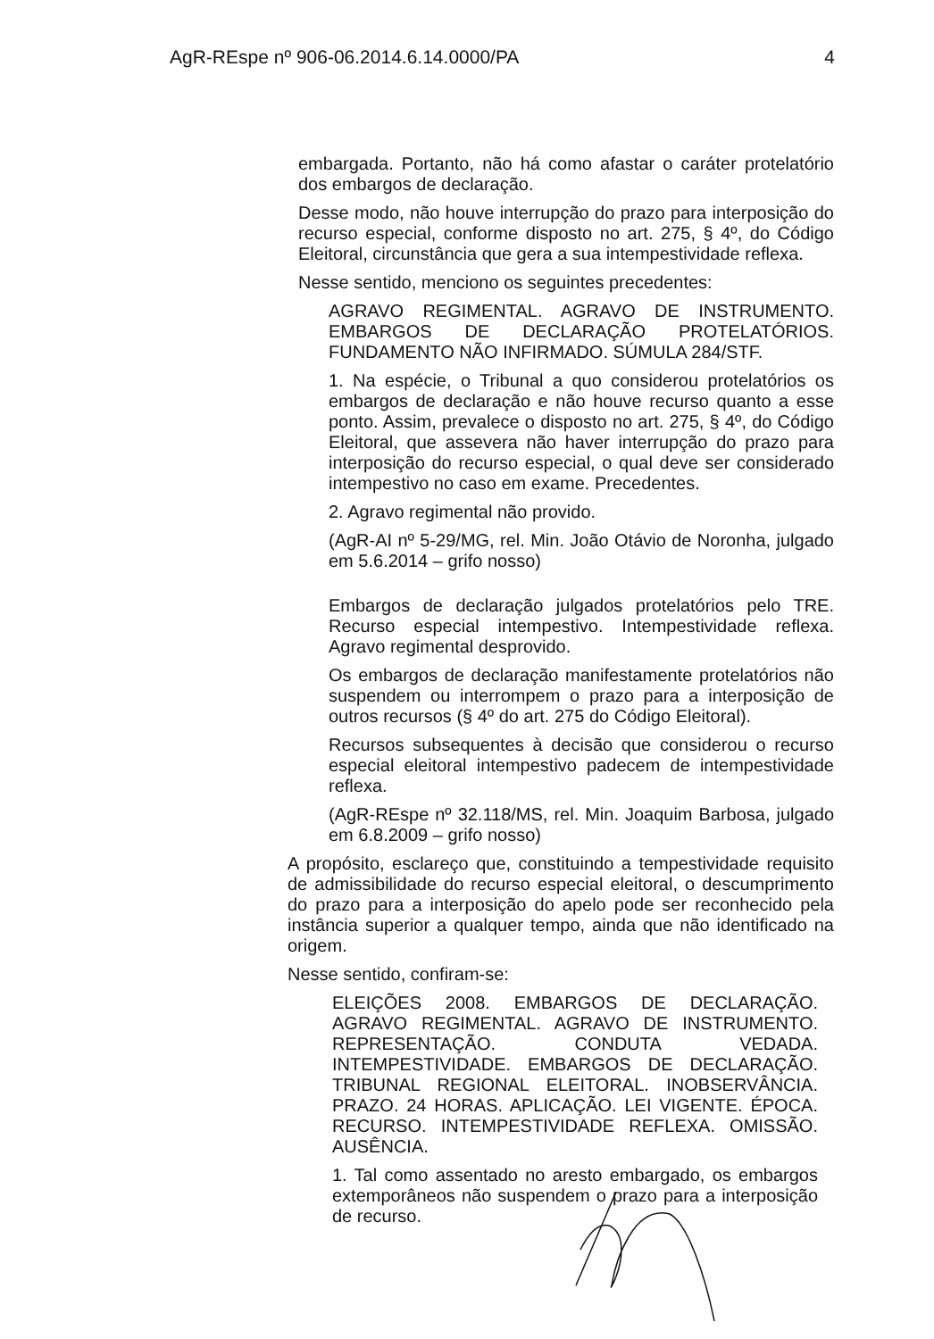AgR-REspe nº 906-06.2014.6.14.0000/PA 4
embargada. Portanto, não há como afastar o caráter protelatório dos embargos de declaração.
Desse modo, não houve interrupção do prazo para interposição do recurso especial, conforme disposto no art. 275, § 4º, do Código Eleitoral, circunstância que gera a sua intempestividade reflexa.
Nesse sentido, menciono os seguintes precedentes:
AGRAVO REGIMENTAL. AGRAVO DE INSTRUMENTO. EMBARGOS DE DECLARAÇÃO PROTELATÓRIOS. FUNDAMENTO NÃO INFIRMADO. SÚMULA 284/STF.
1. Na espécie, o Tribunal a quo considerou protelatórios os embargos de declaração e não houve recurso quanto a esse ponto. Assim, prevalece o disposto no art. 275, § 4º, do Código Eleitoral, que assevera não haver interrupção do prazo para interposição do recurso especial, o qual deve ser considerado intempestivo no caso em exame. Precedentes.
2. Agravo regimental não provido.
(AgR-AI nº 5-29/MG, rel. Min. João Otávio de Noronha, julgado em 5.6.2014 – grifo nosso)
Embargos de declaração julgados protelatórios pelo TRE. Recurso especial intempestivo. Intempestividade reflexa. Agravo regimental desprovido.
Os embargos de declaração manifestamente protelatórios não suspendem ou interrompem o prazo para a interposição de outros recursos (§ 4º do art. 275 do Código Eleitoral).
Recursos subsequentes à decisão que considerou o recurso especial eleitoral intempestivo padecem de intempestividade reflexa.
(AgR-REspe nº 32.118/MS, rel. Min. Joaquim Barbosa, julgado em 6.8.2009 – grifo nosso)
A propósito, esclareço que, constituindo a tempestividade requisito de admissibilidade do recurso especial eleitoral, o descumprimento do prazo para a interposição do apelo pode ser reconhecido pela instância superior a qualquer tempo, ainda que não identificado na origem.
Nesse sentido, confiram-se:
ELEIÇÕES 2008. EMBARGOS DE DECLARAÇÃO. AGRAVO REGIMENTAL. AGRAVO DE INSTRUMENTO. REPRESENTAÇÃO. CONDUTA VEDADA. INTEMPESTIVIDADE. EMBARGOS DE DECLARAÇÃO. TRIBUNAL REGIONAL ELEITORAL. INOBSERVÂNCIA. PRAZO. 24 HORAS. APLICAÇÃO. LEI VIGENTE. ÉPOCA. RECURSO. INTEMPESTIVIDADE REFLEXA. OMISSÃO. AUSÊNCIA.
1. Tal como assentado no aresto embargado, os embargos extemporâneos não suspendem o prazo para a interposição de recurso.